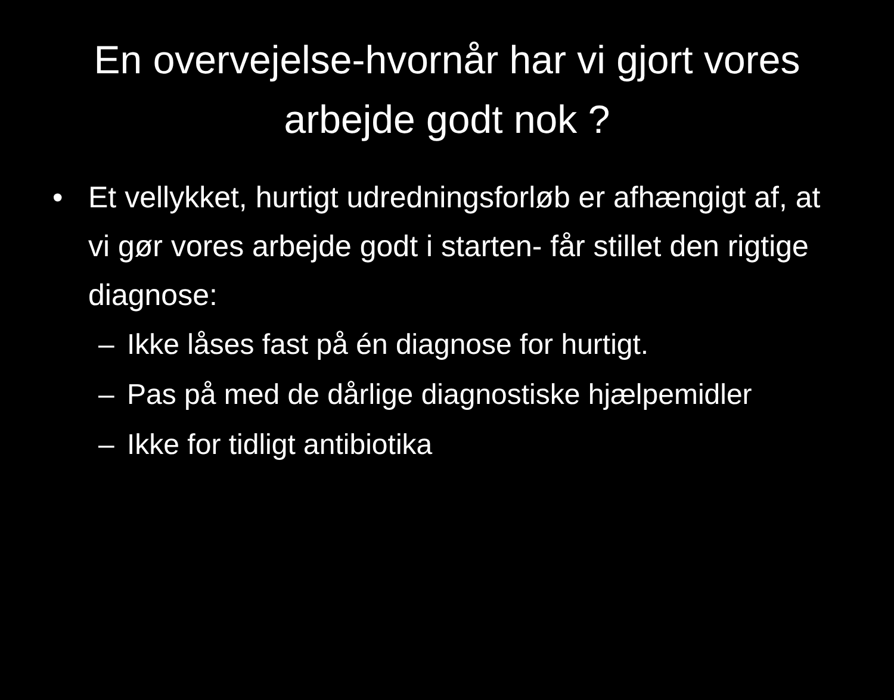En overvejelse-hvornår har vi gjort vores arbejde godt nok ?
• Et vellykket, hurtigt udredningsforløb er afhængigt af, at vi gør vores arbejde godt i starten- får stillet den rigtige diagnose:
– Ikke låses fast på én diagnose for hurtigt.
– Pas på med de dårlige diagnostiske hjælpemidler
– Ikke for tidligt antibiotika